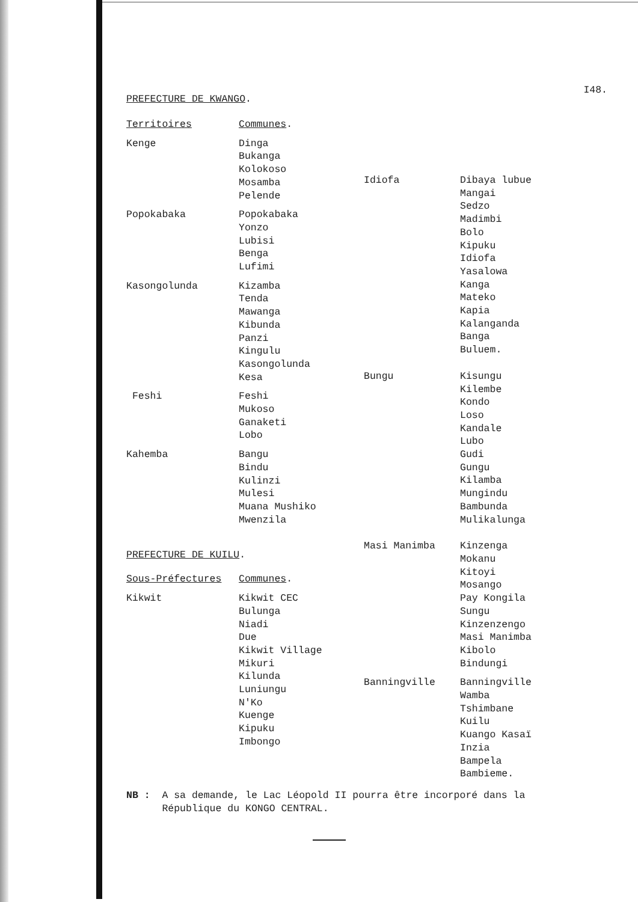I48.
PREFECTURE DE KWANGO.
| Territoires | Communes . |
| Kenge | Dinga Bukanga Kolokoso Mosamba Pelende |
| Popokabaka | Popokabaka Yonzo Lubisi Benga Lufimi |
| Kasongolunda | Kizamba Tenda Mawanga Kibunda Panzi Kingulu Kasongolunda Kesa |
| Feshi | Feshi Mukoso Ganaketi Lobo |
| Kahemba | Bangu Bindu Kulinzi Mulesi Muana Mushiko Mwenzila |
PREFECTURE DE KUILU.
| Sous-Préfectures | Communes . |
| Kikwit | Kikwit CEC Bulunga Niadi Due Kikwit Village Mikuri Kilunda Luniungu N'Ko Kuenge Kipuku Imbongo |
| Idiofa | Dibaya lubue Mangai Sedzo Madimbi Bolo Kipuku Idiofa Yasalowa Kanga Mateko Kapia Kalanganda Banga Buluem. |
| Bungu | Kisungu Kilembe Kondo Loso Kandale Lubo Gudi Gungu Kilamba Mungindu Bambunda Mulikalunga |
| Masi Manimba | Kinzenga Mokanu Kitoyi Mosango Pay Kongila Sungu Kinzenzengo Masi Manimba Kibolo Bindungi |
| Banningville | Banningville Wamba Tshimbane Kuilu Kuango Kasaï Inzia Bampela Bambieme. |
NB : A sa demande, le Lac Léopold II pourra être incorporé dans la
République du KONGO CENTRAL.